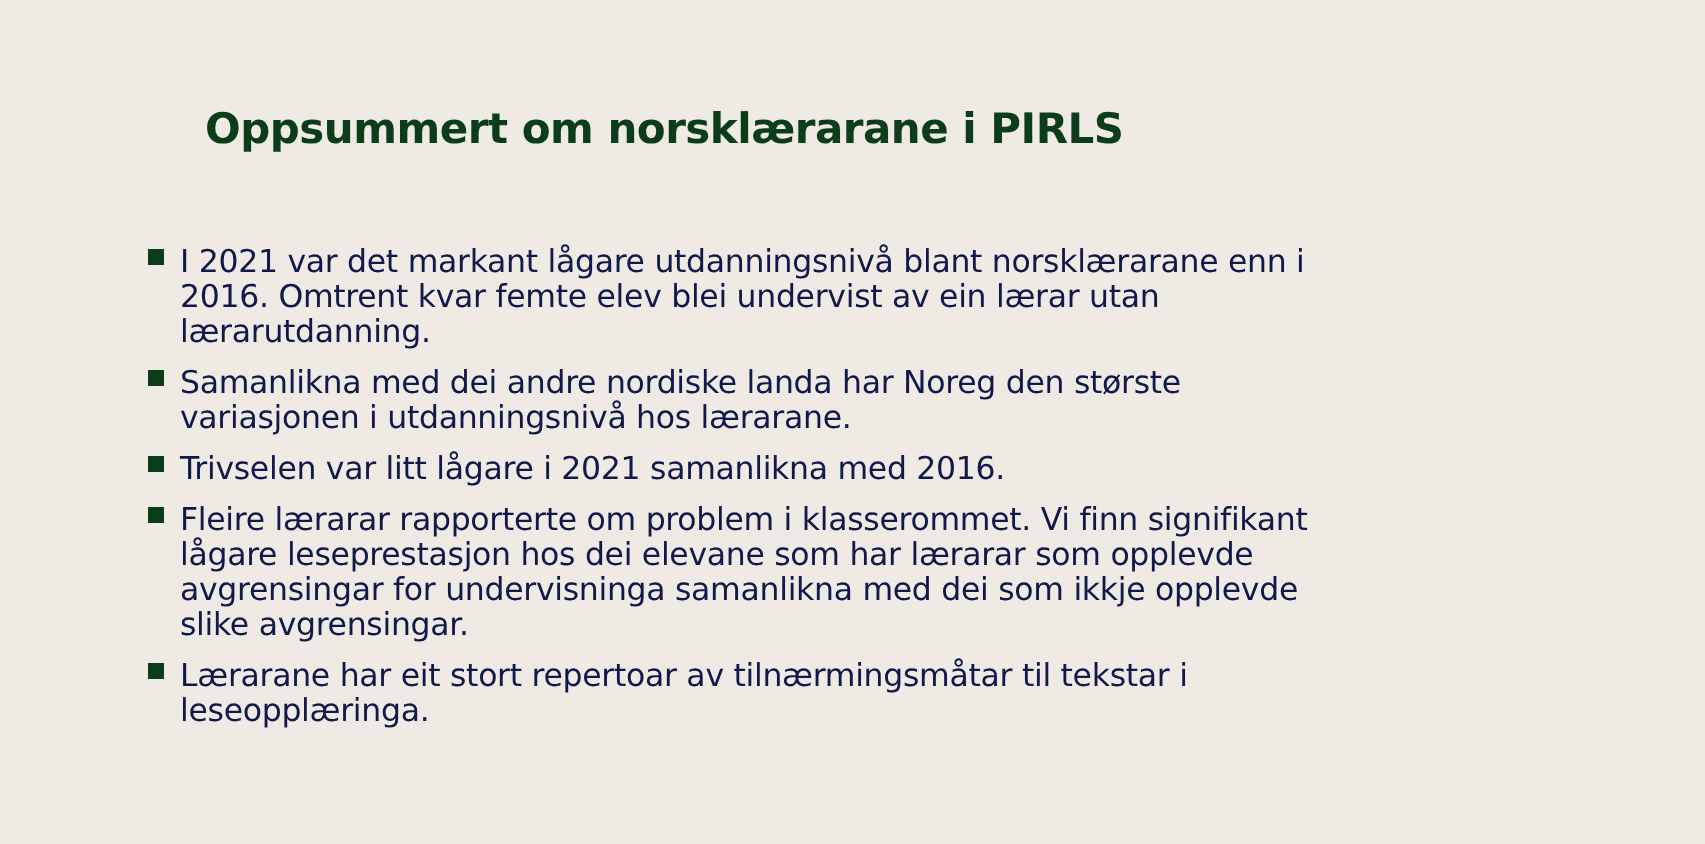Oppsummert om norsklærarane i PIRLS
I 2021 var det markant lågare utdanningsnivå blant norsklærarane enn i 2016. Omtrent kvar femte elev blei undervist av ein lærar utan lærarutdanning.
Samanlikna med dei andre nordiske landa har Noreg den største variasjonen i utdanningsnivå hos lærarane.
Trivselen var litt lågare i 2021 samanlikna med 2016.
Fleire lærarar rapporterte om problem i klasserommet. Vi finn signifikant lågare leseprestasjon hos dei elevane som har lærarar som opplevde avgrensingar for undervisninga samanlikna med dei som ikkje opplevde slike avgrensingar.
Lærarane har eit stort repertoar av tilnærmingsmåtar til tekstar i leseopplæringa.